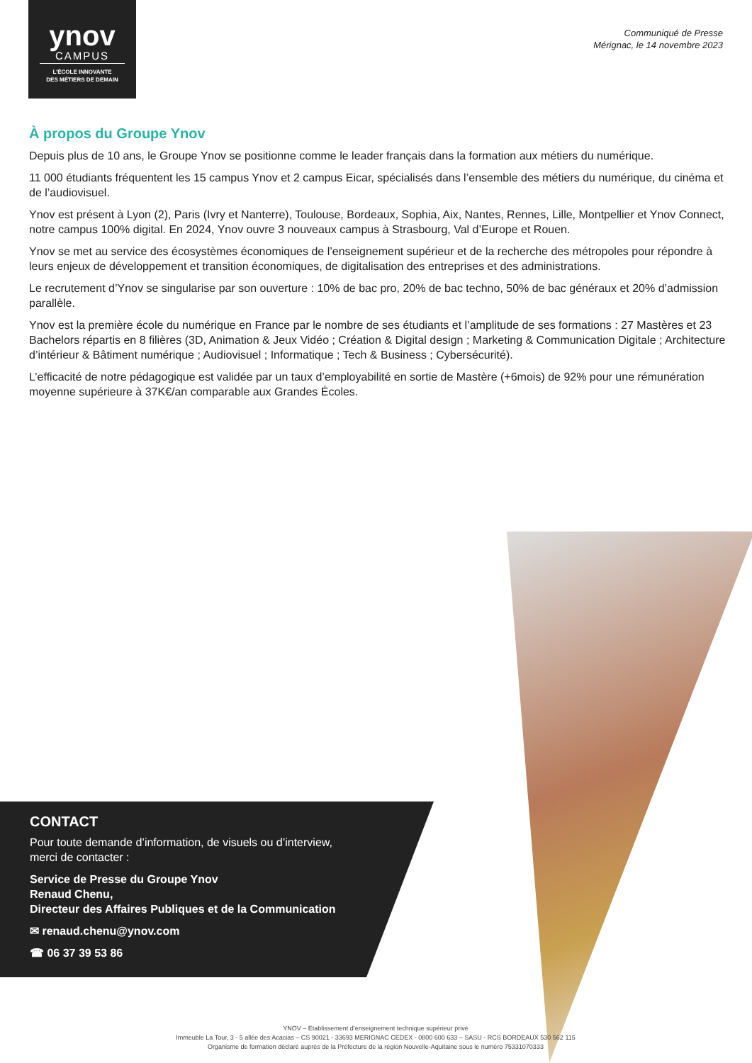ynov
CAMPUS
L'ÉCOLE INNOVANTE
DES MÉTIERS DE DEMAIN
Communiqué de Presse
Mérignac, le 14 novembre 2023
À propos du Groupe Ynov
Depuis plus de 10 ans, le Groupe Ynov se positionne comme le leader français dans la formation aux métiers du numérique.
11 000 étudiants fréquentent les 15 campus Ynov et 2 campus Eicar, spécialisés dans l’ensemble des métiers du numérique, du cinéma et de l’audiovisuel.
Ynov est présent à Lyon (2), Paris (Ivry et Nanterre), Toulouse, Bordeaux, Sophia, Aix, Nantes, Rennes, Lille, Montpellier et Ynov Connect, notre campus 100% digital. En 2024, Ynov ouvre 3 nouveaux campus à Strasbourg, Val d’Europe et Rouen.
Ynov se met au service des écosystèmes économiques de l’enseignement supérieur et de la recherche des métropoles pour répondre à leurs enjeux de développement et transition économiques, de digitalisation des entreprises et des administrations.
Le recrutement d’Ynov se singularise par son ouverture : 10% de bac pro, 20% de bac techno, 50% de bac généraux et 20% d’admission parallèle.
Ynov est la première école du numérique en France par le nombre de ses étudiants et l’amplitude de ses formations : 27 Mastères et 23 Bachelors répartis en 8 filières (3D, Animation & Jeux Vidéo ; Création & Digital design ; Marketing & Communication Digitale ; Architecture d’intérieur & Bâtiment numérique ; Audiovisuel ; Informatique ; Tech & Business ; Cybersécurité).
L’efficacité de notre pédagogique est validée par un taux d’employabilité en sortie de Mastère (+6mois) de 92% pour une rémunération moyenne supérieure à 37K€/an comparable aux Grandes Écoles.
CONTACT
Pour toute demande d’information, de visuels ou d’interview,
merci de contacter :
Service de Presse du Groupe Ynov
Renaud Chenu,
Directeur des Affaires Publiques et de la Communication
✉ renaud.chenu@ynov.com
☎ 06 37 39 53 86
YNOV – Etablissement d’enseignement technique supérieur privé
Immeuble La Tour, 3 - 5 allée des Acacias – CS 90021 - 33693 MERIGNAC CEDEX - 0800 600 633 – SASU - RCS BORDEAUX 530 562 115
Organisme de formation déclaré auprès de la Préfecture de la région Nouvelle-Aquitaine sous le numéro 75331070333